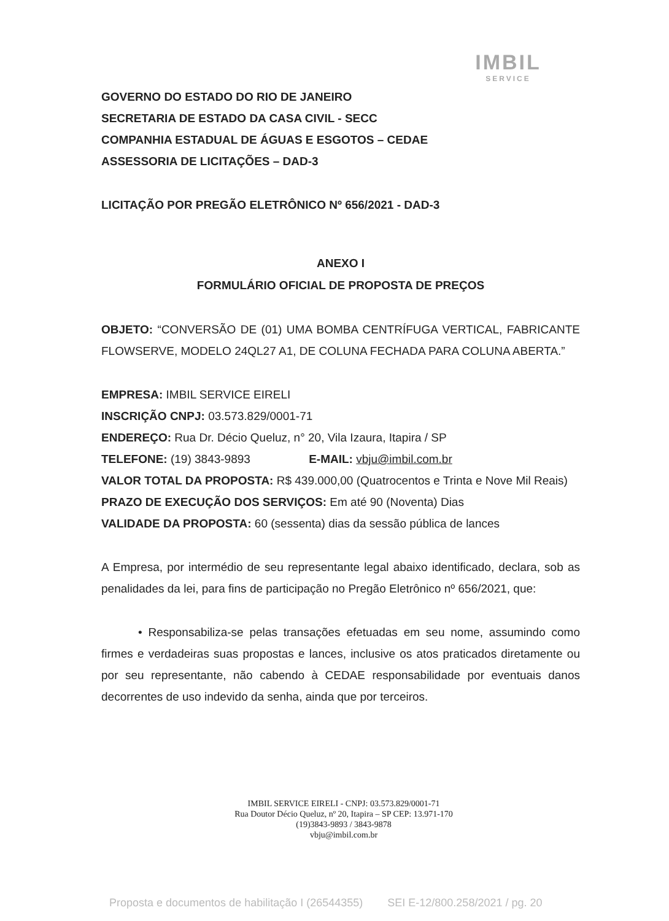IMBIL
SERVICE
GOVERNO DO ESTADO DO RIO DE JANEIRO
SECRETARIA DE ESTADO DA CASA CIVIL - SECC
COMPANHIA ESTADUAL DE ÁGUAS E ESGOTOS – CEDAE
ASSESSORIA DE LICITAÇÕES – DAD-3
LICITAÇÃO POR PREGÃO ELETRÔNICO Nº 656/2021 - DAD-3
ANEXO I
FORMULÁRIO OFICIAL DE PROPOSTA DE PREÇOS
OBJETO: “CONVERSÃO DE (01) UMA BOMBA CENTRÍFUGA VERTICAL, FABRICANTE FLOWSERVE, MODELO 24QL27 A1, DE COLUNA FECHADA PARA COLUNA ABERTA.”
EMPRESA: IMBIL SERVICE EIRELI
INSCRIÇÃO CNPJ: 03.573.829/0001-71
ENDEREÇO: Rua Dr. Décio Queluz, n° 20, Vila Izaura, Itapira / SP
TELEFONE: (19) 3843-9893 E-MAIL: vbju@imbil.com.br
VALOR TOTAL DA PROPOSTA: R$ 439.000,00 (Quatrocentos e Trinta e Nove Mil Reais)
PRAZO DE EXECUÇÃO DOS SERVIÇOS: Em até 90 (Noventa) Dias
VALIDADE DA PROPOSTA: 60 (sessenta) dias da sessão pública de lances
A Empresa, por intermédio de seu representante legal abaixo identificado, declara, sob as penalidades da lei, para fins de participação no Pregão Eletrônico nº 656/2021, que:
• Responsabiliza-se pelas transações efetuadas em seu nome, assumindo como firmes e verdadeiras suas propostas e lances, inclusive os atos praticados diretamente ou por seu representante, não cabendo à CEDAE responsabilidade por eventuais danos decorrentes de uso indevido da senha, ainda que por terceiros.
IMBIL SERVICE EIRELI - CNPJ: 03.573.829/0001-71
Rua Doutor Décio Queluz, nº 20, Itapira – SP CEP: 13.971-170
(19)3843-9893 / 3843-9878
vbju@imbil.com.br
Proposta e documentos de habilitação I (26544355) SEI E-12/800.258/2021 / pg. 20